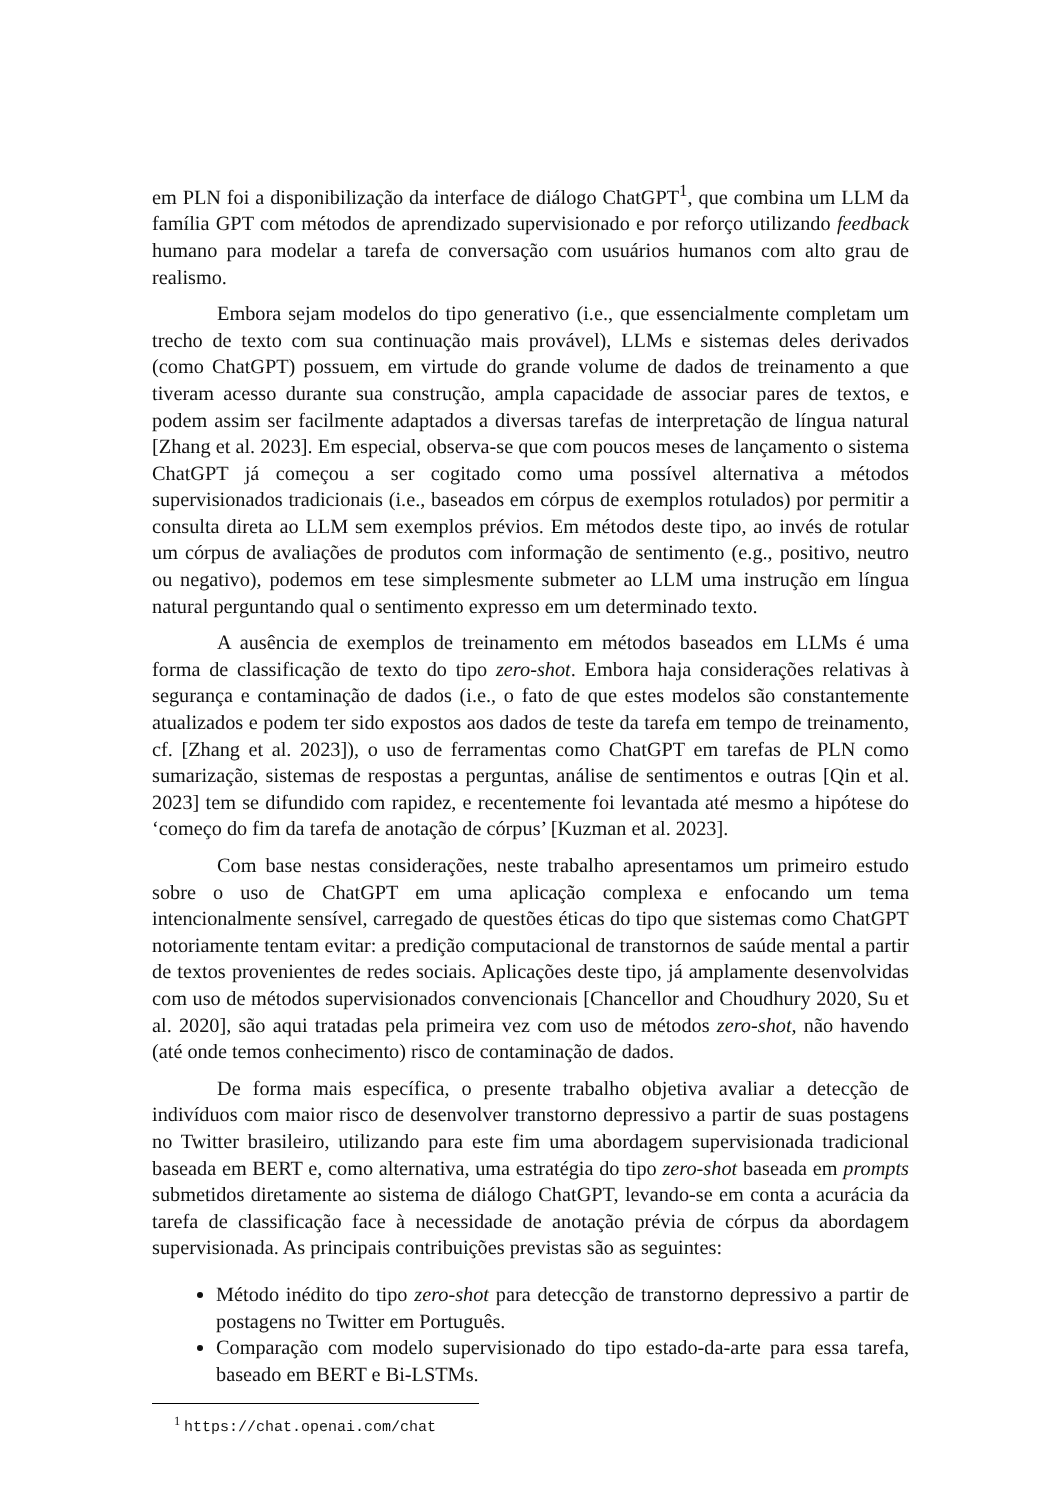em PLN foi a disponibilização da interface de diálogo ChatGPT<sup>1</sup>, que combina um LLM da família GPT com métodos de aprendizado supervisionado e por reforço utilizando feedback humano para modelar a tarefa de conversação com usuários humanos com alto grau de realismo.
Embora sejam modelos do tipo generativo (i.e., que essencialmente completam um trecho de texto com sua continuação mais provável), LLMs e sistemas deles derivados (como ChatGPT) possuem, em virtude do grande volume de dados de treinamento a que tiveram acesso durante sua construção, ampla capacidade de associar pares de textos, e podem assim ser facilmente adaptados a diversas tarefas de interpretação de língua natural [Zhang et al. 2023]. Em especial, observa-se que com poucos meses de lançamento o sistema ChatGPT já começou a ser cogitado como uma possível alternativa a métodos supervisionados tradicionais (i.e., baseados em córpus de exemplos rotulados) por permitir a consulta direta ao LLM sem exemplos prévios. Em métodos deste tipo, ao invés de rotular um córpus de avaliações de produtos com informação de sentimento (e.g., positivo, neutro ou negativo), podemos em tese simplesmente submeter ao LLM uma instrução em língua natural perguntando qual o sentimento expresso em um determinado texto.
A ausência de exemplos de treinamento em métodos baseados em LLMs é uma forma de classificação de texto do tipo zero-shot. Embora haja considerações relativas à segurança e contaminação de dados (i.e., o fato de que estes modelos são constantemente atualizados e podem ter sido expostos aos dados de teste da tarefa em tempo de treinamento, cf. [Zhang et al. 2023]), o uso de ferramentas como ChatGPT em tarefas de PLN como sumarização, sistemas de respostas a perguntas, análise de sentimentos e outras [Qin et al. 2023] tem se difundido com rapidez, e recentemente foi levantada até mesmo a hipótese do ‘começo do fim da tarefa de anotação de córpus’ [Kuzman et al. 2023].
Com base nestas considerações, neste trabalho apresentamos um primeiro estudo sobre o uso de ChatGPT em uma aplicação complexa e enfocando um tema intencionalmente sensível, carregado de questões éticas do tipo que sistemas como ChatGPT notoriamente tentam evitar: a predição computacional de transtornos de saúde mental a partir de textos provenientes de redes sociais. Aplicações deste tipo, já amplamente desenvolvidas com uso de métodos supervisionados convencionais [Chancellor and Choudhury 2020, Su et al. 2020], são aqui tratadas pela primeira vez com uso de métodos zero-shot, não havendo (até onde temos conhecimento) risco de contaminação de dados.
De forma mais específica, o presente trabalho objetiva avaliar a detecção de indivíduos com maior risco de desenvolver transtorno depressivo a partir de suas postagens no Twitter brasileiro, utilizando para este fim uma abordagem supervisionada tradicional baseada em BERT e, como alternativa, uma estratégia do tipo zero-shot baseada em prompts submetidos diretamente ao sistema de diálogo ChatGPT, levando-se em conta a acurácia da tarefa de classificação face à necessidade de anotação prévia de córpus da abordagem supervisionada. As principais contribuições previstas são as seguintes:
Método inédito do tipo zero-shot para detecção de transtorno depressivo a partir de postagens no Twitter em Português.
Comparação com modelo supervisionado do tipo estado-da-arte para essa tarefa, baseado em BERT e Bi-LSTMs.
<sup>1</sup> https://chat.openai.com/chat